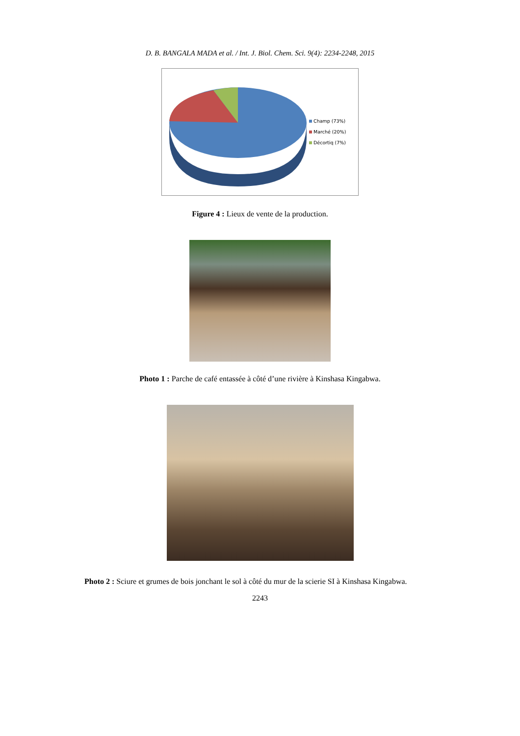D. B. BANGALA MADA et al. / Int. J. Biol. Chem. Sci. 9(4): 2234-2248, 2015
Champ (73%)
Marché (20%)
Décortiq (7%)
Figure 4 : Lieux de vente de la production.
Photo 1 : Parche de café entassée à côté d’une rivière à Kinshasa Kingabwa.
Photo 2 : Sciure et grumes de bois jonchant le sol à côté du mur de la scierie SI à Kinshasa Kingabwa.
2243